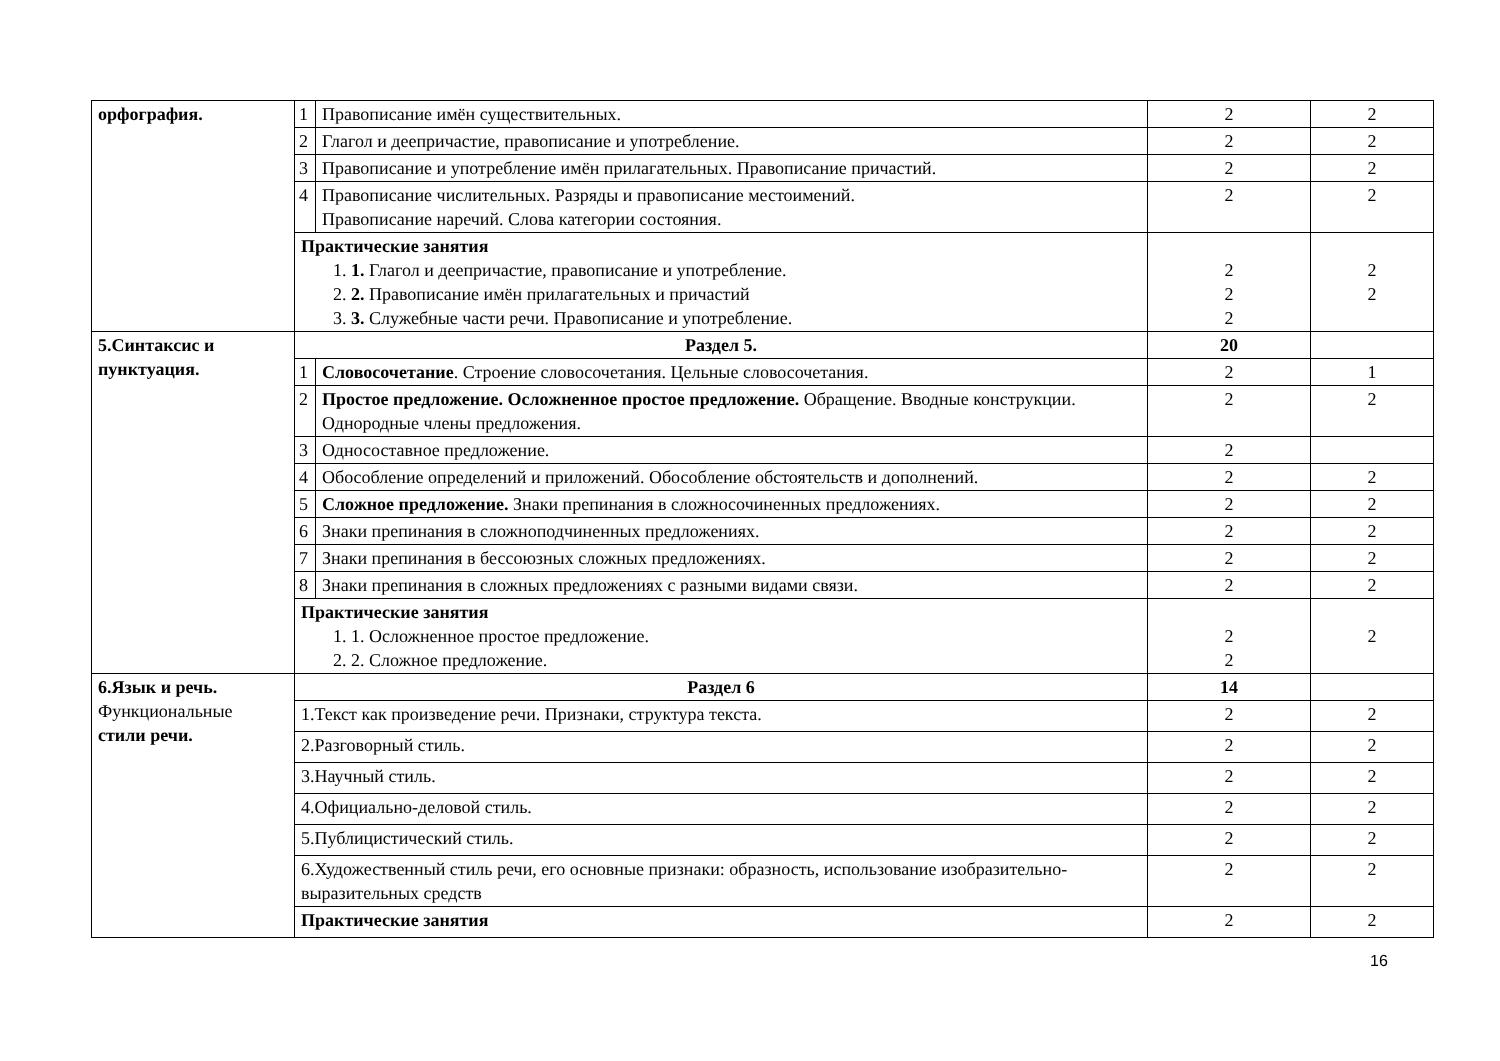| орфография. | 1 | Правописание имён существительных. | 2 | 2 |
| | 2 | Глагол и деепричастие, правописание и употребление. | 2 | 2 |
| | 3 | Правописание и употребление имён прилагательных. Правописание причастий. | 2 | 2 |
| | 4 | Правописание числительных. Разряды и правописание местоимений. Правописание наречий. Слова категории состояния. | 2 | 2 |
| | Практические занятия 1. 1. Глагол и деепричастие, правописание и употребление. 2. 2. Правописание имён прилагательных и причастий 3. 3. Служебные части речи. Правописание и употребление. | | 2 2 2 | 2 2 |
| 5.Синтаксис и пунктуация. | Раздел 5. | | 20 | |
| | 1 | Словосочетание . Строение словосочетания. Цельные словосочетания. | 2 | 1 |
| | 2 | Простое предложение. Осложненное простое предложение. Обращение. Вводные конструкции. Однородные члены предложения. | 2 | 2 |
| | 3 | Односоставное предложение. | 2 | |
| | 4 | Обособление определений и приложений. Обособление обстоятельств и дополнений. | 2 | 2 |
| | 5 | Сложное предложение. Знаки препинания в сложносочиненных предложениях. | 2 | 2 |
| | 6 | Знаки препинания в сложноподчиненных предложениях. | 2 | 2 |
| | 7 | Знаки препинания в бессоюзных сложных предложениях. | 2 | 2 |
| | 8 | Знаки препинания в сложных предложениях с разными видами связи. | 2 | 2 |
| | Практические занятия 1. 1. Осложненное простое предложение. 2. 2. Сложное предложение. | | 2 2 | 2 |
| 6.Язык и речь. Функциональные стили речи. | Раздел 6 | | 14 | |
| | 1.Текст как произведение речи. Признаки, структура текста. | | 2 | 2 |
| | 2.Разговорный стиль. | | 2 | 2 |
| | 3.Научный стиль. | | 2 | 2 |
| | 4.Официально-деловой стиль. | | 2 | 2 |
| | 5.Публицистический стиль. | | 2 | 2 |
| | 6.Художественный стиль речи, его основные признаки: образность, использование изобразительно-выразительных средств | | 2 | 2 |
| | Практические занятия | | 2 | 2 |
16